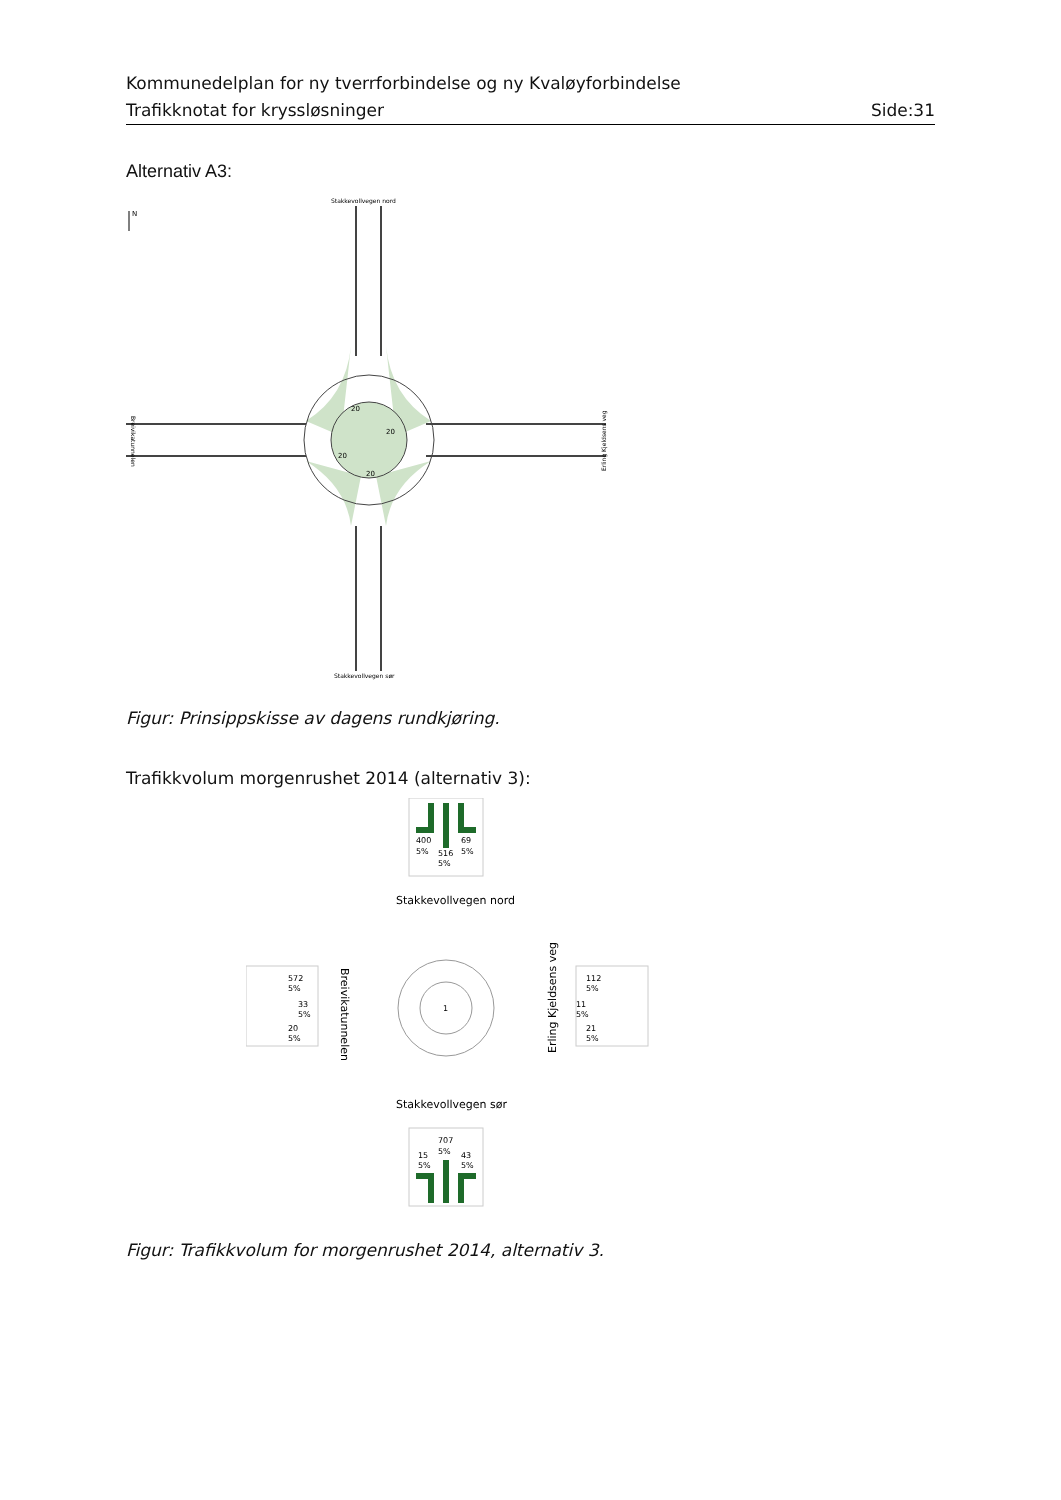Kommunedelplan for ny tverrforbindelse og ny Kvaløyforbindelse
Trafikknotat for kryssløsninger Side:31
Alternativ A3:
N
Stakkevollvegen nord
Stakkevollvegen sør
20
20
20
20
Breivikatunnelen
Erling Kjeldsens veg
Figur: Prinsippskisse av dagens rundkjøring.
Trafikkvolum morgenrushet 2014 (alternativ 3):
400
5%
516
5%
69
5%
Stakkevollvegen nord
1
Breivikatunnelen
Erling Kjeldsens veg
572
5%
33
5%
20
5%
112
5%
11
5%
21
5%
Stakkevollvegen sør
707
5%
15
5%
43
5%
Figur: Trafikkvolum for morgenrushet 2014, alternativ 3.